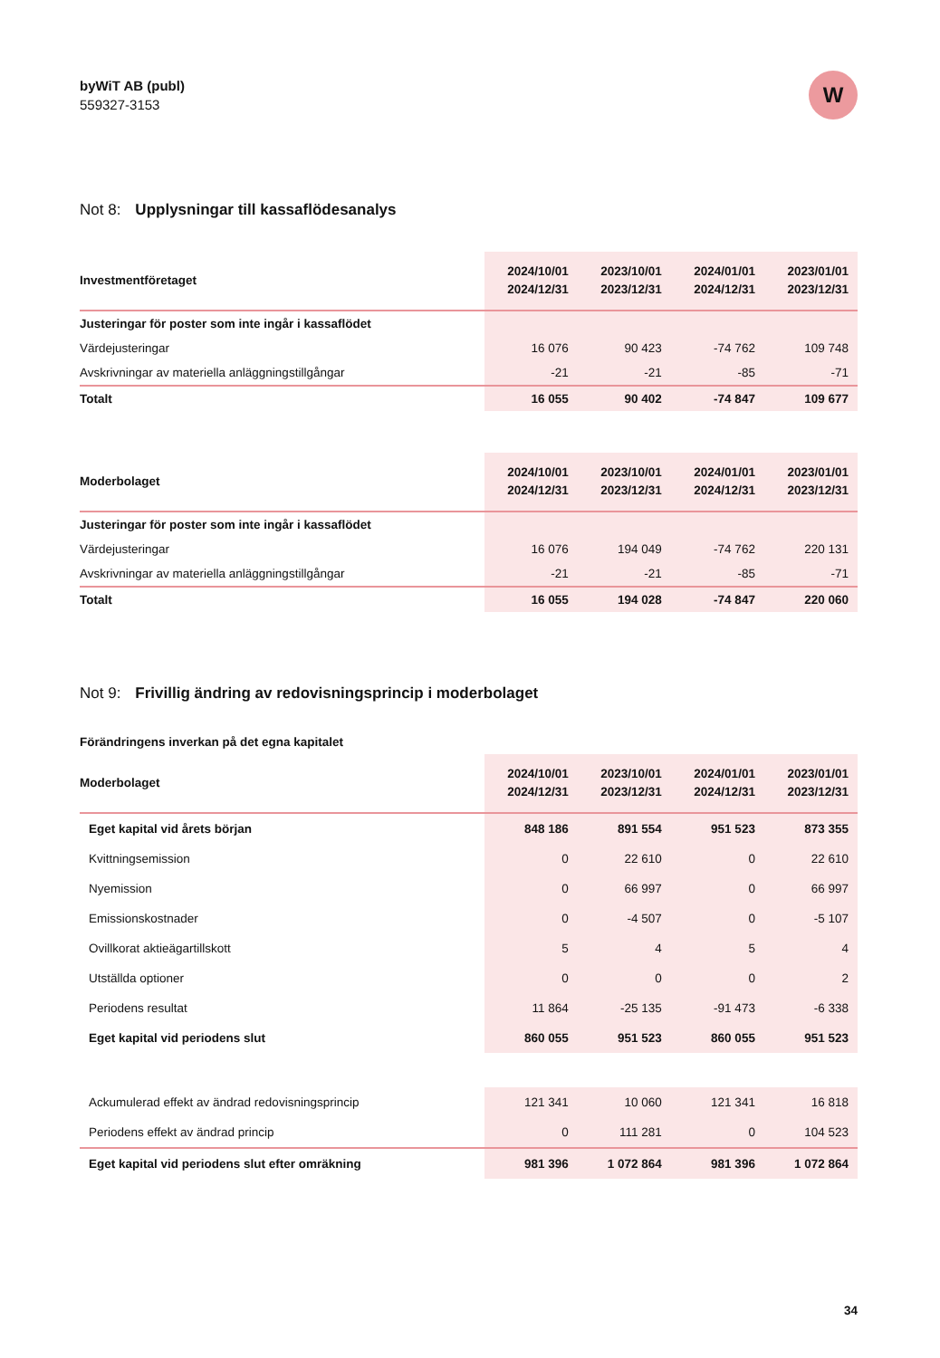byWiT AB (publ)
559327-3153
W
Not 8: Upplysningar till kassaflödesanalys
| Investmentföretaget | 2024/10/01 2024/12/31 | 2023/10/01 2023/12/31 | 2024/01/01 2024/12/31 | 2023/01/01 2023/12/31 |
| --- | --- | --- | --- | --- |
| Justeringar för poster som inte ingår i kassaflödet | | | | |
| Värdejusteringar | 16 076 | 90 423 | -74 762 | 109 748 |
| Avskrivningar av materiella anläggningstillgångar | -21 | -21 | -85 | -71 |
| Totalt | 16 055 | 90 402 | -74 847 | 109 677 |
| Moderbolaget | 2024/10/01 2024/12/31 | 2023/10/01 2023/12/31 | 2024/01/01 2024/12/31 | 2023/01/01 2023/12/31 |
| --- | --- | --- | --- | --- |
| Justeringar för poster som inte ingår i kassaflödet | | | | |
| Värdejusteringar | 16 076 | 194 049 | -74 762 | 220 131 |
| Avskrivningar av materiella anläggningstillgångar | -21 | -21 | -85 | -71 |
| Totalt | 16 055 | 194 028 | -74 847 | 220 060 |
Not 9: Frivillig ändring av redovisningsprincip i moderbolaget
Förändringens inverkan på det egna kapitalet
| Moderbolaget | 2024/10/01 2024/12/31 | 2023/10/01 2023/12/31 | 2024/01/01 2024/12/31 | 2023/01/01 2023/12/31 |
| --- | --- | --- | --- | --- |
| Eget kapital vid årets början | 848 186 | 891 554 | 951 523 | 873 355 |
| Kvittningsemission | 0 | 22 610 | 0 | 22 610 |
| Nyemission | 0 | 66 997 | 0 | 66 997 |
| Emissionskostnader | 0 | -4 507 | 0 | -5 107 |
| Ovillkorat aktieägartillskott | 5 | 4 | 5 | 4 |
| Utställda optioner | 0 | 0 | 0 | 2 |
| Periodens resultat | 11 864 | -25 135 | -91 473 | -6 338 |
| Eget kapital vid periodens slut | 860 055 | 951 523 | 860 055 | 951 523 |
| Ackumulerad effekt av ändrad redovisningsprincip | 121 341 | 10 060 | 121 341 | 16 818 |
| Periodens effekt av ändrad princip | 0 | 111 281 | 0 | 104 523 |
| Eget kapital vid periodens slut efter omräkning | 981 396 | 1 072 864 | 981 396 | 1 072 864 |
34